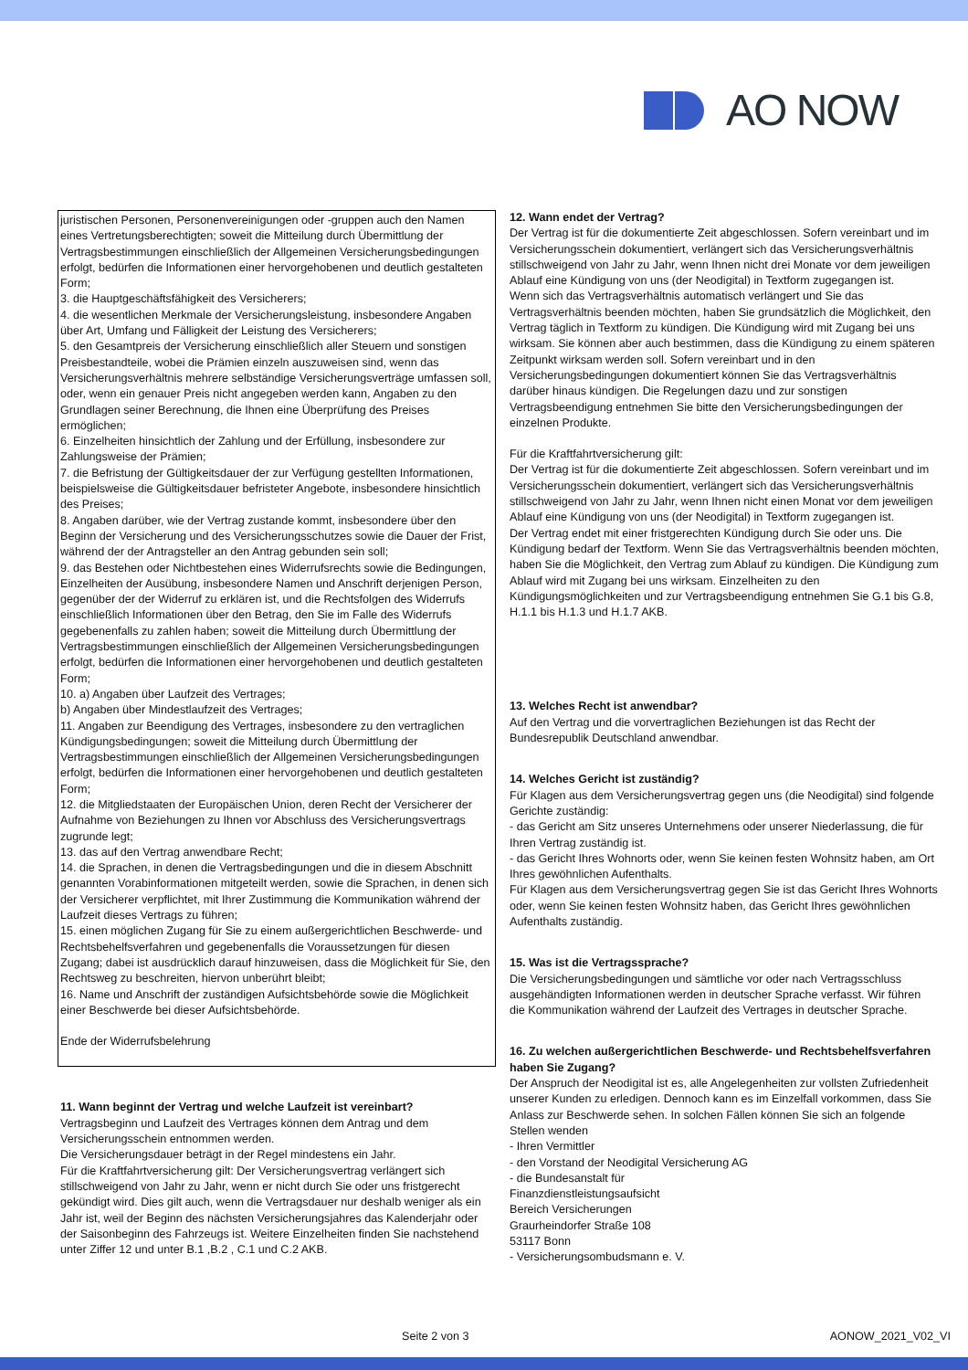AO NOW
juristischen Personen, Personenvereinigungen oder -gruppen auch den Namen eines Vertretungsberechtigten; soweit die Mitteilung durch Übermittlung der Vertragsbestimmungen einschließlich der Allgemeinen Versicherungsbedingungen erfolgt, bedürfen die Informationen einer hervorgehobenen und deutlich gestalteten Form;
3. die Hauptgeschäftsfähigkeit des Versicherers;
4. die wesentlichen Merkmale der Versicherungsleistung, insbesondere Angaben über Art, Umfang und Fälligkeit der Leistung des Versicherers;
5. den Gesamtpreis der Versicherung einschließlich aller Steuern und sonstigen Preisbestandteile, wobei die Prämien einzeln auszuweisen sind, wenn das Versicherungsverhältnis mehrere selbständige Versicherungsverträge umfassen soll, oder, wenn ein genauer Preis nicht angegeben werden kann, Angaben zu den Grundlagen seiner Berechnung, die Ihnen eine Überprüfung des Preises ermöglichen;
6. Einzelheiten hinsichtlich der Zahlung und der Erfüllung, insbesondere zur Zahlungsweise der Prämien;
7. die Befristung der Gültigkeitsdauer der zur Verfügung gestellten Informationen, beispielsweise die Gültigkeitsdauer befristeter Angebote, insbesondere hinsichtlich des Preises;
8. Angaben darüber, wie der Vertrag zustande kommt, insbesondere über den Beginn der Versicherung und des Versicherungsschutzes sowie die Dauer der Frist, während der der Antragsteller an den Antrag gebunden sein soll;
9. das Bestehen oder Nichtbestehen eines Widerrufsrechts sowie die Bedingungen, Einzelheiten der Ausübung, insbesondere Namen und Anschrift derjenigen Person, gegenüber der der Widerruf zu erklären ist, und die Rechtsfolgen des Widerrufs einschließlich Informationen über den Betrag, den Sie im Falle des Widerrufs gegebenenfalls zu zahlen haben; soweit die Mitteilung durch Übermittlung der Vertragsbestimmungen einschließlich der Allgemeinen Versicherungsbedingungen erfolgt, bedürfen die Informationen einer hervorgehobenen und deutlich gestalteten Form;
10. a) Angaben über Laufzeit des Vertrages;
b) Angaben über Mindestlaufzeit des Vertrages;
11. Angaben zur Beendigung des Vertrages, insbesondere zu den vertraglichen Kündigungsbedingungen; soweit die Mitteilung durch Übermittlung der Vertragsbestimmungen einschließlich der Allgemeinen Versicherungsbedingungen erfolgt, bedürfen die Informationen einer hervorgehobenen und deutlich gestalteten Form;
12. die Mitgliedstaaten der Europäischen Union, deren Recht der Versicherer der Aufnahme von Beziehungen zu Ihnen vor Abschluss des Versicherungsvertrags zugrunde legt;
13. das auf den Vertrag anwendbare Recht;
14. die Sprachen, in denen die Vertragsbedingungen und die in diesem Abschnitt genannten Vorabinformationen mitgeteilt werden, sowie die Sprachen, in denen sich der Versicherer verpflichtet, mit Ihrer Zustimmung die Kommunikation während der Laufzeit dieses Vertrags zu führen;
15. einen möglichen Zugang für Sie zu einem außergerichtlichen Beschwerde- und Rechtsbehelfsverfahren und gegebenenfalls die Voraussetzungen für diesen Zugang; dabei ist ausdrücklich darauf hinzuweisen, dass die Möglichkeit für Sie, den Rechtsweg zu beschreiten, hiervon unberührt bleibt;
16. Name und Anschrift der zuständigen Aufsichtsbehörde sowie die Möglichkeit einer Beschwerde bei dieser Aufsichtsbehörde.
Ende der Widerrufsbelehrung
11. Wann beginnt der Vertrag und welche Laufzeit ist vereinbart?
Vertragsbeginn und Laufzeit des Vertrages können dem Antrag und dem Versicherungsschein entnommen werden.
Die Versicherungsdauer beträgt in der Regel mindestens ein Jahr.
Für die Kraftfahrtversicherung gilt: Der Versicherungsvertrag verlängert sich stillschweigend von Jahr zu Jahr, wenn er nicht durch Sie oder uns fristgerecht gekündigt wird. Dies gilt auch, wenn die Vertragsdauer nur deshalb weniger als ein Jahr ist, weil der Beginn des nächsten Versicherungsjahres das Kalenderjahr oder der Saisonbeginn des Fahrzeugs ist. Weitere Einzelheiten finden Sie nachstehend unter Ziffer 12 und unter B.1 ,B.2 , C.1 und C.2 AKB.
12. Wann endet der Vertrag?
Der Vertrag ist für die dokumentierte Zeit abgeschlossen. Sofern vereinbart und im Versicherungsschein dokumentiert, verlängert sich das Versicherungsverhältnis stillschweigend von Jahr zu Jahr, wenn Ihnen nicht drei Monate vor dem jeweiligen Ablauf eine Kündigung von uns (der Neodigital) in Textform zugegangen ist.
Wenn sich das Vertragsverhältnis automatisch verlängert und Sie das Vertragsverhältnis beenden möchten, haben Sie grundsätzlich die Möglichkeit, den Vertrag täglich in Textform zu kündigen. Die Kündigung wird mit Zugang bei uns wirksam. Sie können aber auch bestimmen, dass die Kündigung zu einem späteren Zeitpunkt wirksam werden soll. Sofern vereinbart und in den Versicherungsbedingungen dokumentiert können Sie das Vertragsverhältnis darüber hinaus kündigen. Die Regelungen dazu und zur sonstigen Vertragsbeendigung entnehmen Sie bitte den Versicherungsbedingungen der einzelnen Produkte.
Für die Kraftfahrtversicherung gilt:
Der Vertrag ist für die dokumentierte Zeit abgeschlossen. Sofern vereinbart und im Versicherungsschein dokumentiert, verlängert sich das Versicherungsverhältnis stillschweigend von Jahr zu Jahr, wenn Ihnen nicht einen Monat vor dem jeweiligen Ablauf eine Kündigung von uns (der Neodigital) in Textform zugegangen ist.
Der Vertrag endet mit einer fristgerechten Kündigung durch Sie oder uns. Die Kündigung bedarf der Textform. Wenn Sie das Vertragsverhältnis beenden möchten, haben Sie die Möglichkeit, den Vertrag zum Ablauf zu kündigen. Die Kündigung zum Ablauf wird mit Zugang bei uns wirksam. Einzelheiten zu den Kündigungsmöglichkeiten und zur Vertragsbeendigung entnehmen Sie G.1 bis G.8, H.1.1 bis H.1.3 und H.1.7 AKB.
13. Welches Recht ist anwendbar?
Auf den Vertrag und die vorvertraglichen Beziehungen ist das Recht der Bundesrepublik Deutschland anwendbar.
14. Welches Gericht ist zuständig?
Für Klagen aus dem Versicherungsvertrag gegen uns (die Neodigital) sind folgende Gerichte zuständig:
- das Gericht am Sitz unseres Unternehmens oder unserer Niederlassung, die für Ihren Vertrag zuständig ist.
- das Gericht Ihres Wohnorts oder, wenn Sie keinen festen Wohnsitz haben, am Ort Ihres gewöhnlichen Aufenthalts.
Für Klagen aus dem Versicherungsvertrag gegen Sie ist das Gericht Ihres Wohnorts oder, wenn Sie keinen festen Wohnsitz haben, das Gericht Ihres gewöhnlichen Aufenthalts zuständig.
15. Was ist die Vertragssprache?
Die Versicherungsbedingungen und sämtliche vor oder nach Vertragsschluss ausgehändigten Informationen werden in deutscher Sprache verfasst. Wir führen die Kommunikation während der Laufzeit des Vertrages in deutscher Sprache.
16. Zu welchen außergerichtlichen Beschwerde- und Rechtsbehelfsverfahren haben Sie Zugang?
Der Anspruch der Neodigital ist es, alle Angelegenheiten zur vollsten Zufriedenheit unserer Kunden zu erledigen. Dennoch kann es im Einzelfall vorkommen, dass Sie Anlass zur Beschwerde sehen. In solchen Fällen können Sie sich an folgende Stellen wenden
- Ihren Vermittler
- den Vorstand der Neodigital Versicherung AG
- die Bundesanstalt für
Finanzdienstleistungsaufsicht
Bereich Versicherungen
Graurheindorfer Straße 108
53117 Bonn
- Versicherungsombudsmann e. V.
Seite 2 von 3 AONOW_2021_V02_VI